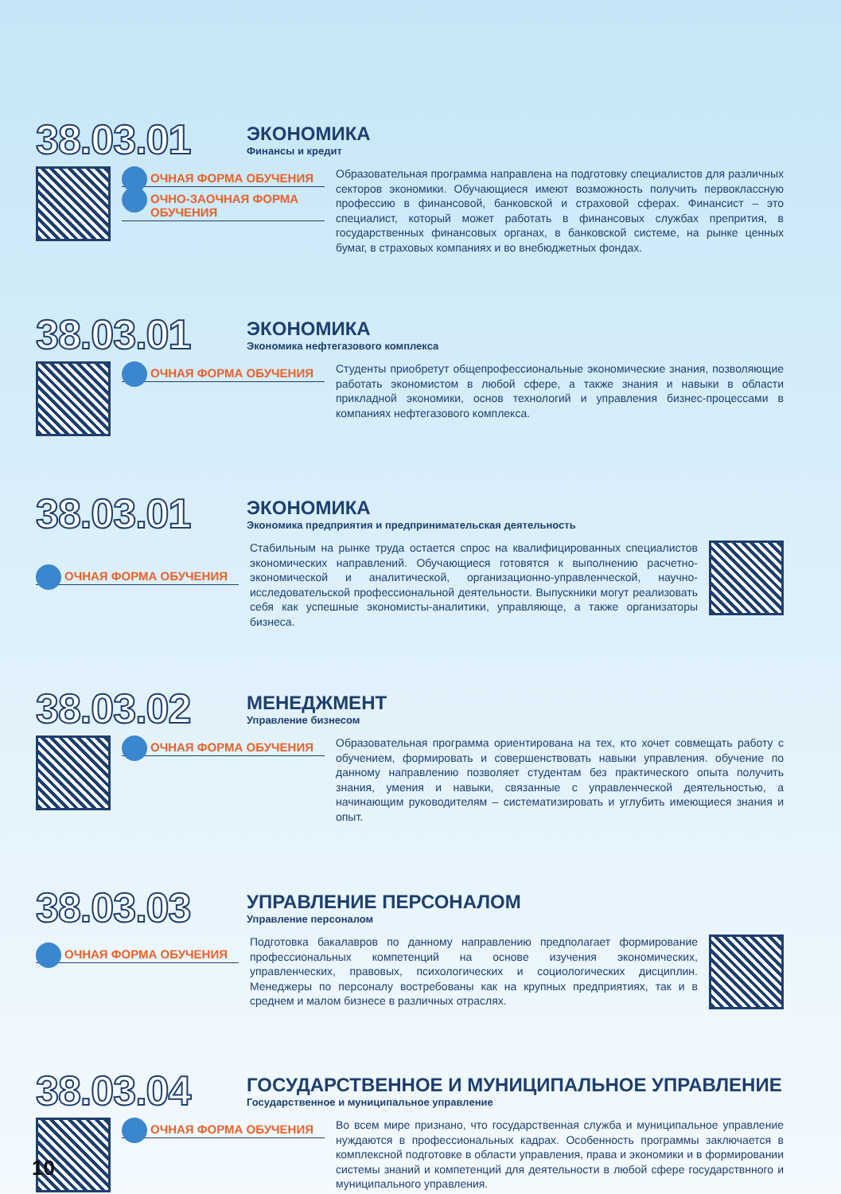38.03.01
ЭКОНОМИКА
Финансы и кредит
ОЧНАЯ ФОРМА ОБУЧЕНИЯ
ОЧНО-ЗАОЧНАЯ ФОРМА ОБУЧЕНИЯ
Образовательная программа направлена на подготовку специалистов для различных секторов экономики. Обучающиеся имеют возможность получить первоклассную профессию в финансовой, банковской и страховой сферах. Финансист – это специалист, который может работать в финансовых службах препрития, в государственных финансовых органах, в банковской системе, на рынке ценных бумаг, в страховых компаниях и во внебюджетных фондах.
38.03.01
ЭКОНОМИКА
Экономика нефтегазового комплекса
ОЧНАЯ ФОРМА ОБУЧЕНИЯ
Студенты приобретут общепрофессиональные экономические знания, позволяющие работать экономистом в любой сфере, а также знания и навыки в области прикладной экономики, основ технологий и управления бизнес-процессами в компаниях нефтегазового комплекса.
38.03.01
ЭКОНОМИКА
Экономика предприятия и предпринимательская деятельность
ОЧНАЯ ФОРМА ОБУЧЕНИЯ
Стабильным на рынке труда остается спрос на квалифицированных специалистов экономических направлений. Обучающиеся готовятся к выполнению расчетно-экономической и аналитической, организационно-управленческой, научно-исследовательской профессиональной деятельности. Выпускники могут реализовать себя как успешные экономисты-аналитики, управляюще, а также организаторы бизнеса.
38.03.02
МЕНЕДЖМЕНТ
Управление бизнесом
ОЧНАЯ ФОРМА ОБУЧЕНИЯ
Образовательная программа ориентирована на тех, кто хочет совмещать работу с обучением, формировать и совершенствовать навыки управления. обучение по данному направлению позволяет студентам без практического опыта получить знания, умения и навыки, связанные с управленческой деятельностью, а начинающим руководителям – систематизировать и углубить имеющиеся знания и опыт.
38.03.03
УПРАВЛЕНИЕ ПЕРСОНАЛОМ
Управление персоналом
ОЧНАЯ ФОРМА ОБУЧЕНИЯ
Подготовка бакалавров по данному направлению предполагает формирование профессиональных компетенций на основе изучения экономических, управленческих, правовых, психологических и социологических дисциплин. Менеджеры по персоналу востребованы как на крупных предприятиях, так и в среднем и малом бизнесе в различных отраслях.
38.03.04
ГОСУДАРСТВЕННОЕ И МУНИЦИПАЛЬНОЕ УПРАВЛЕНИЕ
Государственное и муниципальное управление
ОЧНАЯ ФОРМА ОБУЧЕНИЯ
Во всем мире признано, что государственная служба и муниципальное управление нуждаются в профессиональных кадрах. Особенность программы заключается в комплексной подготовке в области управления, права и экономики и в формировании системы знаний и компетенций для деятельности в любой сфере государствнного и муниципального управления.
10